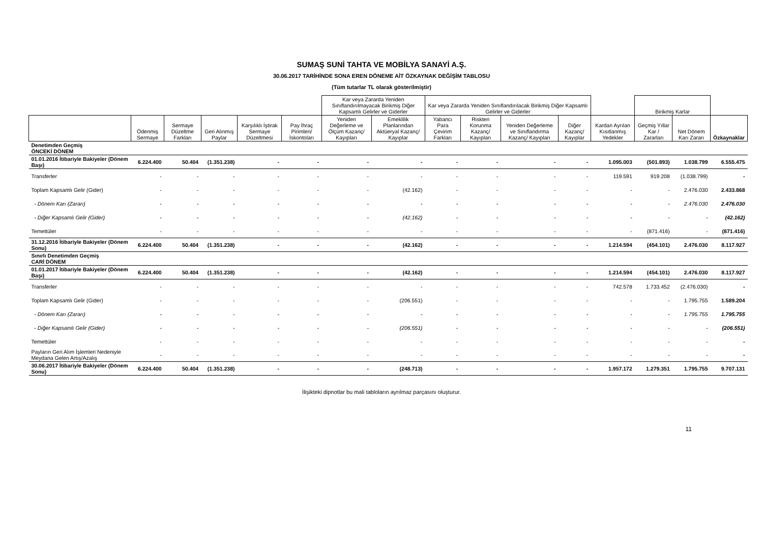SUMAŞ SUNİ TAHTA VE MOBİLYA SANAYİ A.Ş.
30.06.2017 TARİHİNDE SONA EREN DÖNEME AİT ÖZKAYNAK DEĞİŞİM TABLOSU
(Tüm tutarlar TL olarak gösterilmiştir)
| | | | | | | Kar veya Zararda Yeniden Sınıflandırılmayacak Birikmiş Diğer Kapsamlı Gelirler ve Giderler | | Kar veya Zararda Yeniden Sınıflandırılacak Birikmiş Diğer Kapsamlı Gelirler ve Giderler | | | | | Birikmiş Karlar | | |
| --- | --- | --- | --- | --- | --- | --- | --- | --- | --- | --- | --- | --- | --- | --- | --- |
| | Ödenmiş Sermaye | Sermaye Düzeltme Farkları | Geri Alınmış Paylar | Karşılıklı İştirak Sermaye Düzeltmesi | Pay İhraç Pirimleri/ İskontoları | Yeniden Değerleme ve Ölçüm Kazanç/ Kayıpları | Emeklilik Planlarından Aktüeryal Kazanç/ Kayıplar | Yabancı Para Çevirim Farkları | Riskten Korunma Kazanç/ Kayıpları | Yeniden Değerleme ve Sınıflandırma Kazanç/ Kayıpları | Diğer Kazanç/ Kayıplar | Kardan Ayrılan Kısıtlanmış Yedekler | Geçmiş Yıllar Kar / Zararları | Net Dönem Karı Zararı | Özkaynaklar |
| Denetimden Geçmiş ÖNCEKİ DÖNEM | | | | | | | | | | | | | | | |
| 01.01.2016 İtibariyle Bakiyeler (Dönem Başı) | 6.224.400 | 50.404 | (1.351.238) | - | - | - | - | - | - | - | - | 1.095.003 | (501.893) | 1.038.799 | 6.555.475 |
| Transferler | - | - | - | - | - | - | - | - | - | - | - | 119.591 | 919.208 | (1.038.799) | - |
| Toplam Kapsamlı Gelir (Gider) | - | - | - | - | - | - | (42.162) | - | - | - | - | - | - | 2.476.030 | 2.433.868 |
| - Dönem Karı (Zararı) | - | - | - | - | - | - | - | - | - | - | - | - | - | 2.476.030 | 2.476.030 |
| - Diğer Kapsamlı Gelir (Gider) | - | - | - | - | - | - | (42.162) | - | - | - | - | - | - | - | (42.162) |
| Temettüler | - | - | - | - | - | - | - | - | - | - | - | - | (871.416) | - | (871.416) |
| 31.12.2016 İtibariyle Bakiyeler (Dönem Sonu) | 6.224.400 | 50.404 | (1.351.238) | - | - | - | (42.162) | - | - | - | - | 1.214.594 | (454.101) | 2.476.030 | 8.117.927 |
| Sınırlı Denetimden Geçmiş CARİ DÖNEM | | | | | | | | | | | | | | | |
| 01.01.2017 İtibariyle Bakiyeler (Dönem Başı) | 6.224.400 | 50.404 | (1.351.238) | - | - | - | (42.162) | - | - | - | - | 1.214.594 | (454.101) | 2.476.030 | 8.117.927 |
| Transferler | - | - | - | - | - | - | - | - | - | - | - | 742.578 | 1.733.452 | (2.476.030) | - |
| Toplam Kapsamlı Gelir (Gider) | - | - | - | - | - | - | (206.551) | - | - | - | - | - | - | 1.795.755 | 1.589.204 |
| - Dönem Karı (Zararı) | - | - | - | - | - | - | - | - | - | - | - | - | - | 1.795.755 | 1.795.755 |
| - Diğer Kapsamlı Gelir (Gider) | - | - | - | - | - | - | (206.551) | - | - | - | - | - | - | - | (206.551) |
| Temettüler | - | - | - | - | - | - | - | - | - | - | - | - | - | - | - |
| Payların Geri Alım İşlemleri Nedeniyle Meydana Gelen Artış/Azalış | - | - | - | - | - | - | - | - | - | - | - | - | - | - | - |
| 30.06.2017 İtibariyle Bakiyeler (Dönem Sonu) | 6.224.400 | 50.404 | (1.351.238) | - | - | - | (248.713) | - | - | - | - | 1.957.172 | 1.279.351 | 1.795.755 | 9.707.131 |
İlişikteki dipnotlar bu mali tabloların ayrılmaz parçasını oluşturur.
11